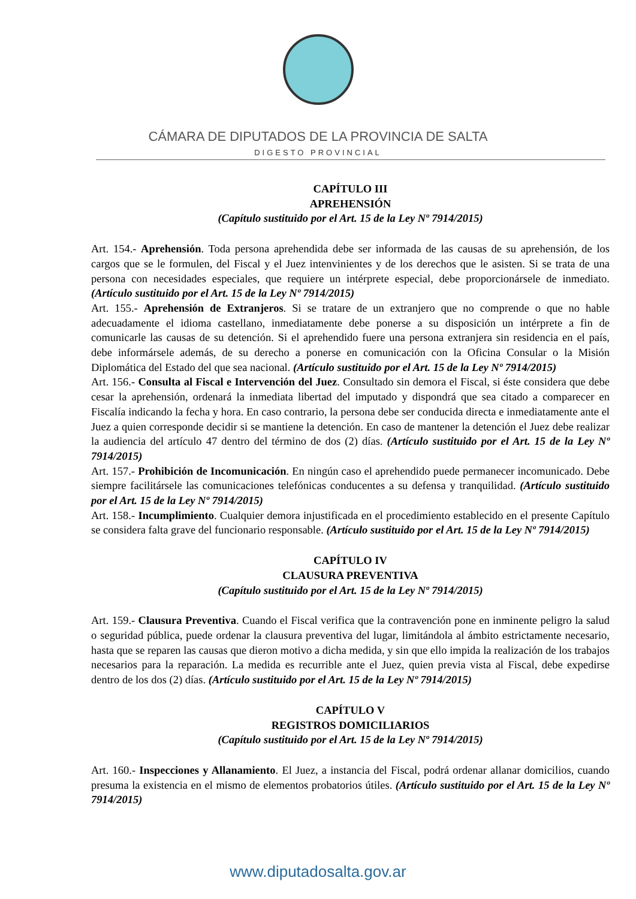CÁMARA DE DIPUTADOS DE LA PROVINCIA DE SALTA
DIGESTO PROVINCIAL
CAPÍTULO III
APREHENSIÓN
(Capítulo sustituido por el Art. 15 de la Ley Nº 7914/2015)
Art. 154.- Aprehensión. Toda persona aprehendida debe ser informada de las causas de su aprehensión, de los cargos que se le formulen, del Fiscal y el Juez intenvinientes y de los derechos que le asisten. Si se trata de una persona con necesidades especiales, que requiere un intérprete especial, debe proporcionársele de inmediato. (Artículo sustituido por el Art. 15 de la Ley Nº 7914/2015)
Art. 155.- Aprehensión de Extranjeros. Si se tratare de un extranjero que no comprende o que no hable adecuadamente el idioma castellano, inmediatamente debe ponerse a su disposición un intérprete a fin de comunicarle las causas de su detención. Si el aprehendido fuere una persona extranjera sin residencia en el país, debe informársele además, de su derecho a ponerse en comunicación con la Oficina Consular o la Misión Diplomática del Estado del que sea nacional. (Artículo sustituido por el Art. 15 de la Ley Nº 7914/2015)
Art. 156.- Consulta al Fiscal e Intervención del Juez. Consultado sin demora el Fiscal, si éste considera que debe cesar la aprehensión, ordenará la inmediata libertad del imputado y dispondrá que sea citado a comparecer en Fiscalía indicando la fecha y hora. En caso contrario, la persona debe ser conducida directa e inmediatamente ante el Juez a quien corresponde decidir si se mantiene la detención. En caso de mantener la detención el Juez debe realizar la audiencia del artículo 47 dentro del término de dos (2) días. (Artículo sustituido por el Art. 15 de la Ley Nº 7914/2015)
Art. 157.- Prohibición de Incomunicación. En ningún caso el aprehendido puede permanecer incomunicado. Debe siempre facilitársele las comunicaciones telefónicas conducentes a su defensa y tranquilidad. (Artículo sustituido por el Art. 15 de la Ley Nº 7914/2015)
Art. 158.- Incumplimiento. Cualquier demora injustificada en el procedimiento establecido en el presente Capítulo se considera falta grave del funcionario responsable. (Artículo sustituido por el Art. 15 de la Ley Nº 7914/2015)
CAPÍTULO IV
CLAUSURA PREVENTIVA
(Capítulo sustituido por el Art. 15 de la Ley Nº 7914/2015)
Art. 159.- Clausura Preventiva. Cuando el Fiscal verifica que la contravención pone en inminente peligro la salud o seguridad pública, puede ordenar la clausura preventiva del lugar, limitándola al ámbito estrictamente necesario, hasta que se reparen las causas que dieron motivo a dicha medida, y sin que ello impida la realización de los trabajos necesarios para la reparación. La medida es recurrible ante el Juez, quien previa vista al Fiscal, debe expedirse dentro de los dos (2) días. (Artículo sustituido por el Art. 15 de la Ley Nº 7914/2015)
CAPÍTULO V
REGISTROS DOMICILIARIOS
(Capítulo sustituido por el Art. 15 de la Ley Nº 7914/2015)
Art. 160.- Inspecciones y Allanamiento. El Juez, a instancia del Fiscal, podrá ordenar allanar domicilios, cuando presuma la existencia en el mismo de elementos probatorios útiles. (Artículo sustituido por el Art. 15 de la Ley Nº 7914/2015)
www.diputadosalta.gov.ar